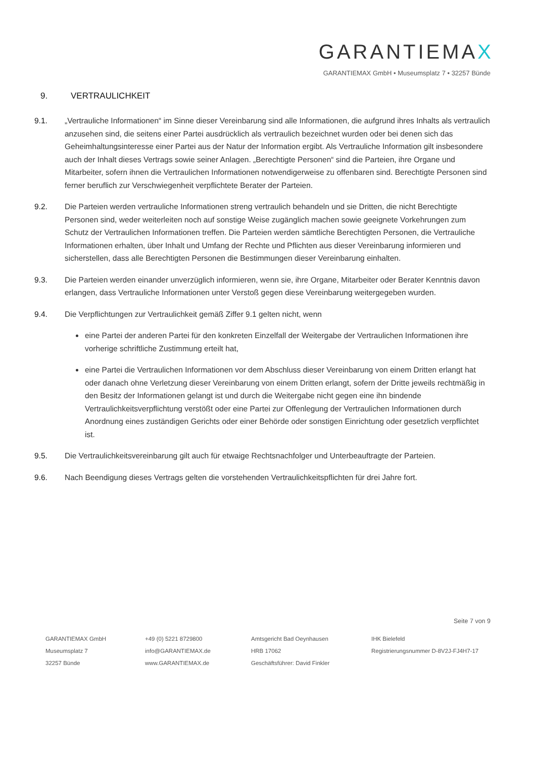GARANTIEMAX
GARANTIEMAX GmbH • Museumsplatz 7 • 32257 Bünde
9. VERTRAULICHKEIT
9.1. „Vertrauliche Informationen“ im Sinne dieser Vereinbarung sind alle Informationen, die aufgrund ihres Inhalts als vertraulich anzusehen sind, die seitens einer Partei ausdrücklich als vertraulich bezeichnet wurden oder bei denen sich das Geheimhaltungsinteresse einer Partei aus der Natur der Information ergibt. Als Vertrauliche Information gilt insbesondere auch der Inhalt dieses Vertrags sowie seiner Anlagen. „Berechtigte Personen“ sind die Parteien, ihre Organe und Mitarbeiter, sofern ihnen die Vertraulichen Informationen notwendigerweise zu offenbaren sind. Berechtigte Personen sind ferner beruflich zur Verschwiegenheit verpflichtete Berater der Parteien.
9.2. Die Parteien werden vertrauliche Informationen streng vertraulich behandeln und sie Dritten, die nicht Berechtigte Personen sind, weder weiterleiten noch auf sonstige Weise zugänglich machen sowie geeignete Vorkehrungen zum Schutz der Vertraulichen Informationen treffen. Die Parteien werden sämtliche Berechtigten Personen, die Vertrauliche Informationen erhalten, über Inhalt und Umfang der Rechte und Pflichten aus dieser Vereinbarung informieren und sicherstellen, dass alle Berechtigten Personen die Bestimmungen dieser Vereinbarung einhalten.
9.3. Die Parteien werden einander unverzüglich informieren, wenn sie, ihre Organe, Mitarbeiter oder Berater Kenntnis davon erlangen, dass Vertrauliche Informationen unter Verstoß gegen diese Vereinbarung weitergegeben wurden.
9.4. Die Verpflichtungen zur Vertraulichkeit gemäß Ziffer 9.1 gelten nicht, wenn
eine Partei der anderen Partei für den konkreten Einzelfall der Weitergabe der Vertraulichen Informationen ihre vorherige schriftliche Zustimmung erteilt hat,
eine Partei die Vertraulichen Informationen vor dem Abschluss dieser Vereinbarung von einem Dritten erlangt hat oder danach ohne Verletzung dieser Vereinbarung von einem Dritten erlangt, sofern der Dritte jeweils rechtmäßig in den Besitz der Informationen gelangt ist und durch die Weitergabe nicht gegen eine ihn bindende Vertraulichkeitsverpflichtung verstößt oder eine Partei zur Offenlegung der Vertraulichen Informationen durch Anordnung eines zuständigen Gerichts oder einer Behörde oder sonstigen Einrichtung oder gesetzlich verpflichtet ist.
9.5. Die Vertraulichkeitsvereinbarung gilt auch für etwaige Rechtsnachfolger und Unterbeauftragte der Parteien.
9.6. Nach Beendigung dieses Vertrags gelten die vorstehenden Vertraulichkeitspflichten für drei Jahre fort.
Seite 7 von 9
GARANTIEMAX GmbH
Museumsplatz 7
32257 Bünde
+49 (0) 5221 8729800
info@GARANTIEMAX.de
www.GARANTIEMAX.de
Amtsgericht Bad Oeynhausen
HRB 17062
Geschäftsführer: David Finkler
IHK Bielefeld
Registrierungsnummer D-8V2J-FJ4H7-17